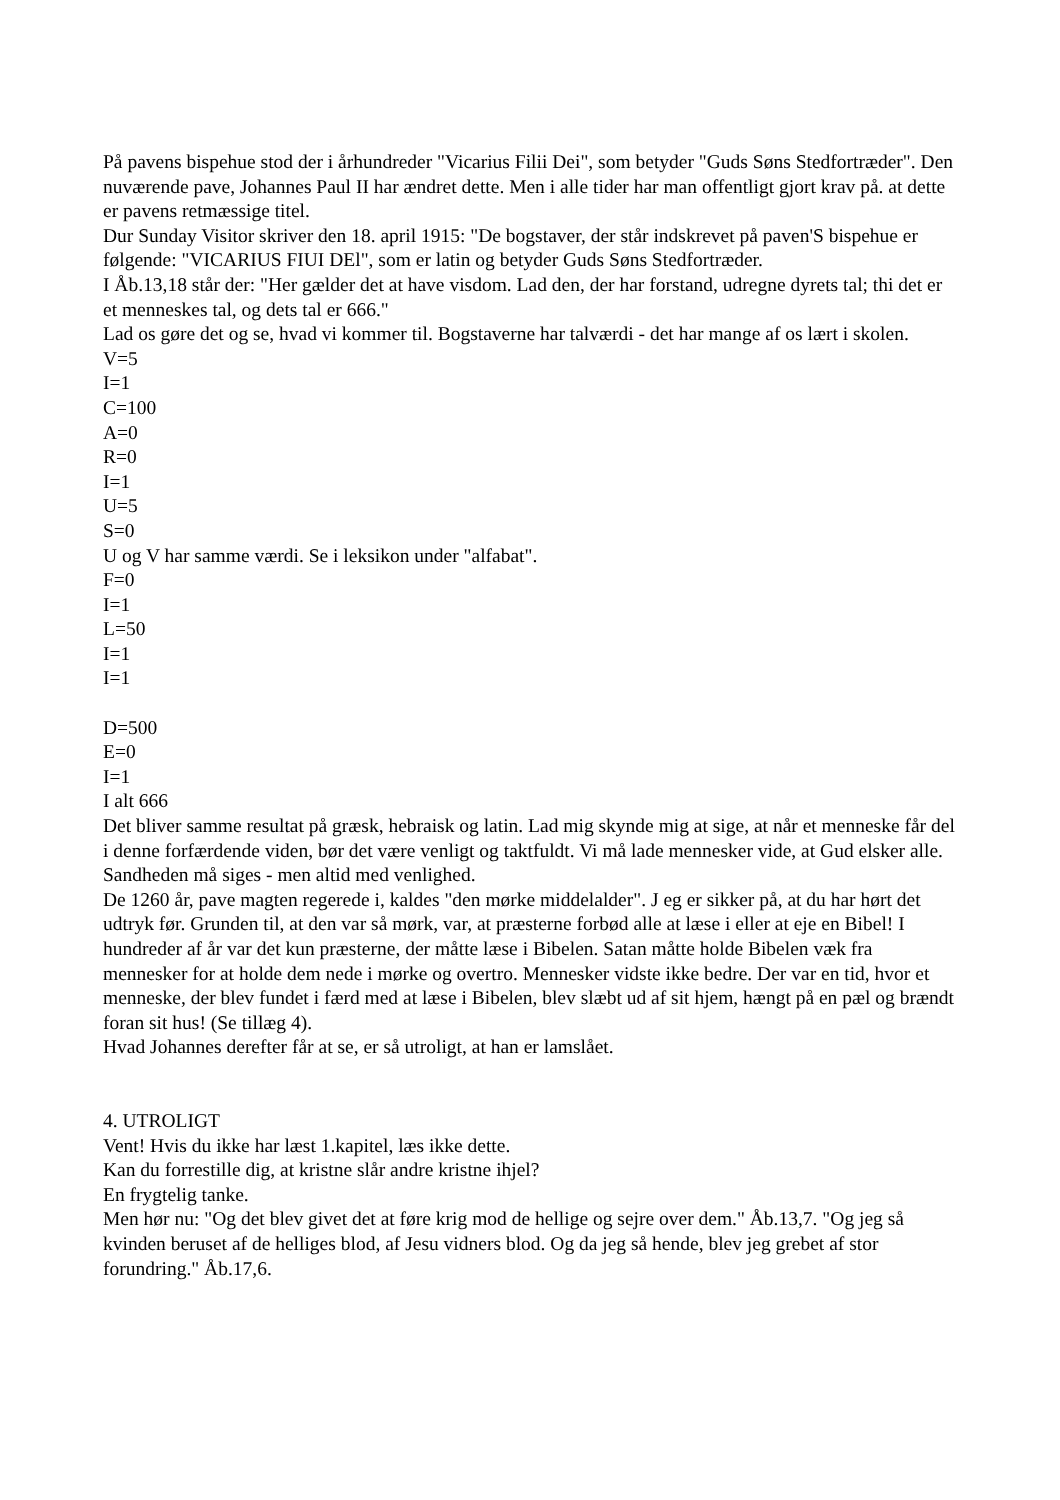På pavens bispehue stod der i århundreder "Vicarius Filii Dei", som betyder "Guds Søns Stedfortræder". Den nuværende pave, Johannes Paul II har ændret dette. Men i alle tider har man offentligt gjort krav på. at dette er pavens retmæssige titel.
Dur Sunday Visitor skriver den 18. april 1915: "De bogstaver, der står indskrevet på paven'S bispehue er følgende: "VICARIUS FIUI DEl", som er latin og betyder Guds Søns Stedfortræder.
I Åb.13,18 står der: "Her gælder det at have visdom. Lad den, der har forstand, udregne dyrets tal; thi det er et menneskes tal, og dets tal er 666."
Lad os gøre det og se, hvad vi kommer til. Bogstaverne har talværdi - det har mange af os lært i skolen.
V=5
I=1
C=100
A=0
R=0
I=1
U=5
S=0
U og V har samme værdi. Se i leksikon under "alfabat".
F=0
I=1
L=50
I=1
I=1
D=500
E=0
I=1
I alt 666
Det bliver samme resultat på græsk, hebraisk og latin. Lad mig skynde mig at sige, at når et menneske får del i denne forfærdende viden, bør det være venligt og taktfuldt. Vi må lade mennesker vide, at Gud elsker alle. Sandheden må siges - men altid med venlighed.
De 1260 år, pave magten regerede i, kaldes "den mørke middelalder". J eg er sikker på, at du har hørt det udtryk før. Grunden til, at den var så mørk, var, at præsterne forbød alle at læse i eller at eje en Bibel! I hundreder af år var det kun præsterne, der måtte læse i Bibelen. Satan måtte holde Bibelen væk fra mennesker for at holde dem nede i mørke og overtro. Mennesker vidste ikke bedre. Der var en tid, hvor et menneske, der blev fundet i færd med at læse i Bibelen, blev slæbt ud af sit hjem, hængt på en pæl og brændt foran sit hus! (Se tillæg 4).
Hvad Johannes derefter får at se, er så utroligt, at han er lamslået.
4. UTROLIGT
Vent! Hvis du ikke har læst 1.kapitel, læs ikke dette.
Kan du forrestille dig, at kristne slår andre kristne ihjel?
En frygtelig tanke.
Men hør nu: "Og det blev givet det at føre krig mod de hellige og sejre over dem." Åb.13,7. "Og jeg så kvinden beruset af de helliges blod, af Jesu vidners blod. Og da jeg så hende, blev jeg grebet af stor forundring." Åb.17,6.